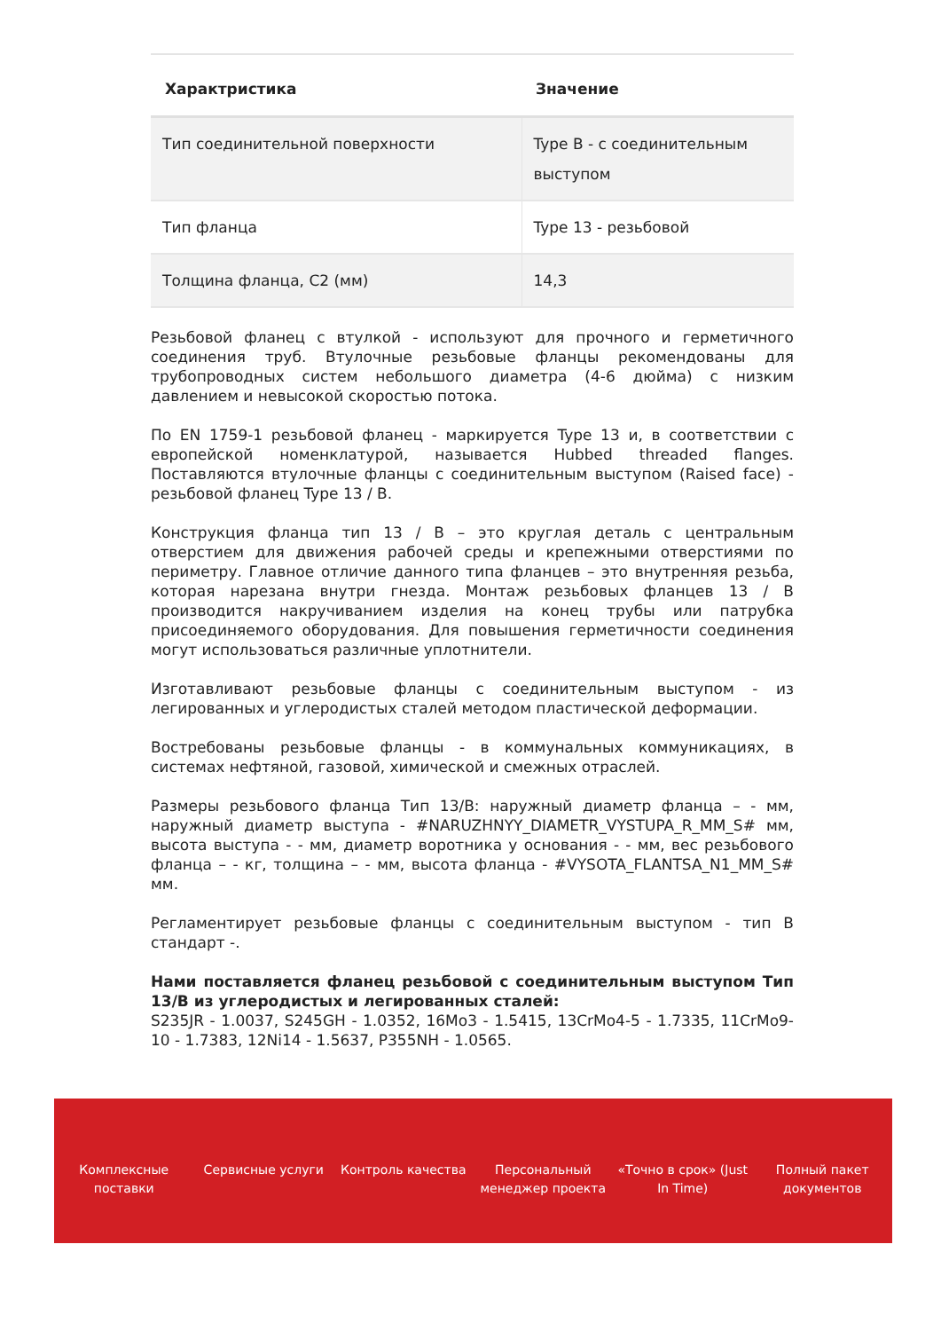| Характристика | Значение |
| --- | --- |
| Тип соединительной поверхности | Type B - с соединительным выступом |
| Тип фланца | Type 13 - резьбовой |
| Толщина фланца, C2 (мм) | 14,3 |
Резьбовой фланец с втулкой - используют для прочного и герметичного соединения труб. Втулочные резьбовые фланцы рекомендованы для трубопроводных систем небольшого диаметра (4-6 дюйма) с низким давлением и невысокой скоростью потока.
По EN 1759-1 резьбовой фланец - маркируется Type 13 и, в соответствии с европейской номенклатурой, называется Hubbed threaded flanges. Поставляются втулочные фланцы с соединительным выступом (Raised face) - резьбовой фланец Type 13 / B.
Конструкция фланца тип 13 / B – это круглая деталь с центральным отверстием для движения рабочей среды и крепежными отверстиями по периметру. Главное отличие данного типа фланцев – это внутренняя резьба, которая нарезана внутри гнезда. Монтаж резьбовых фланцев 13 / B производится накручиванием изделия на конец трубы или патрубка присоединяемого оборудования. Для повышения герметичности соединения могут использоваться различные уплотнители.
Изготавливают резьбовые фланцы с соединительным выступом - из легированных и углеродистых сталей методом пластической деформации.
Востребованы резьбовые фланцы - в коммунальных коммуникациях, в системах нефтяной, газовой, химической и смежных отраслей.
Размеры резьбового фланца Тип 13/B: наружный диаметр фланца – - мм, наружный диаметр выступа - #NARUZHNYY_DIAMETR_VYSTUPA_R_MM_S# мм, высота выступа - - мм, диаметр воротника у основания - - мм, вес резьбового фланца – - кг, толщина – - мм, высота фланца - #VYSOTA_FLANTSA_N1_MM_S# мм.
Регламентирует резьбовые фланцы с соединительным выступом - тип B стандарт -.
Нами поставляется фланец резьбовой с соединительным выступом Тип 13/B из углеродистых и легированных сталей:
S235JR - 1.0037, S245GH - 1.0352, 16Mo3 - 1.5415, 13CrMo4-5 - 1.7335, 11CrMo9-10 - 1.7383, 12Ni14 - 1.5637, P355NH - 1.0565.
Комплексные
поставки
Сервисные услуги Контроль качества Персональный
менеджер проекта
«Точно в срок» (Just
In Time)
Полный пакет
документов